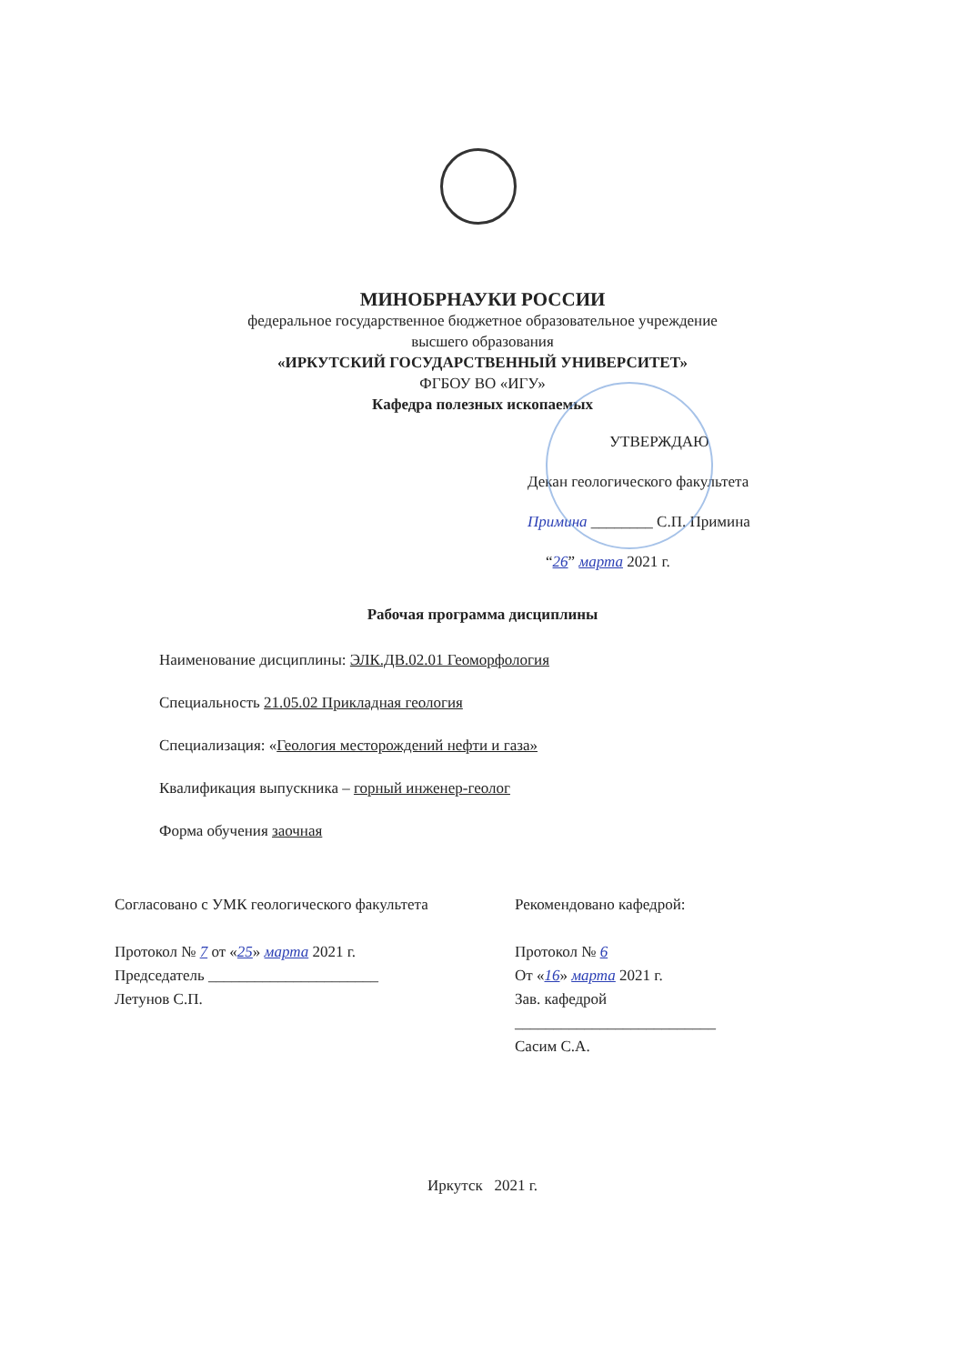МИНОБРНАУКИ РОССИИ
федеральное государственное бюджетное образовательное учреждение
высшего образования
«ИРКУТСКИЙ ГОСУДАРСТВЕННЫЙ УНИВЕРСИТЕТ»
ФГБОУ ВО «ИГУ»
Кафедра полезных ископаемых
УТВЕРЖДАЮ
Декан геологического факультета
Примина ________ С.П. Примина
“26” марта 2021 г.
Рабочая программа дисциплины
Наименование дисциплины: ЭЛК.ДВ.02.01 Геоморфология
Специальность 21.05.02 Прикладная геология
Специализация: «Геология месторождений нефти и газа»
Квалификация выпускника – горный инженер-геолог
Форма обучения заочная
Согласовано с УМК геологического факультета
Протокол № 7 от «25» марта 2021 г.
Председатель ______________________
Летунов С.П.
Рекомендовано кафедрой:
Протокол № 6
От «16» марта 2021 г.
Зав. кафедрой
__________________________
Сасим С.А.
Иркутск 2021 г.